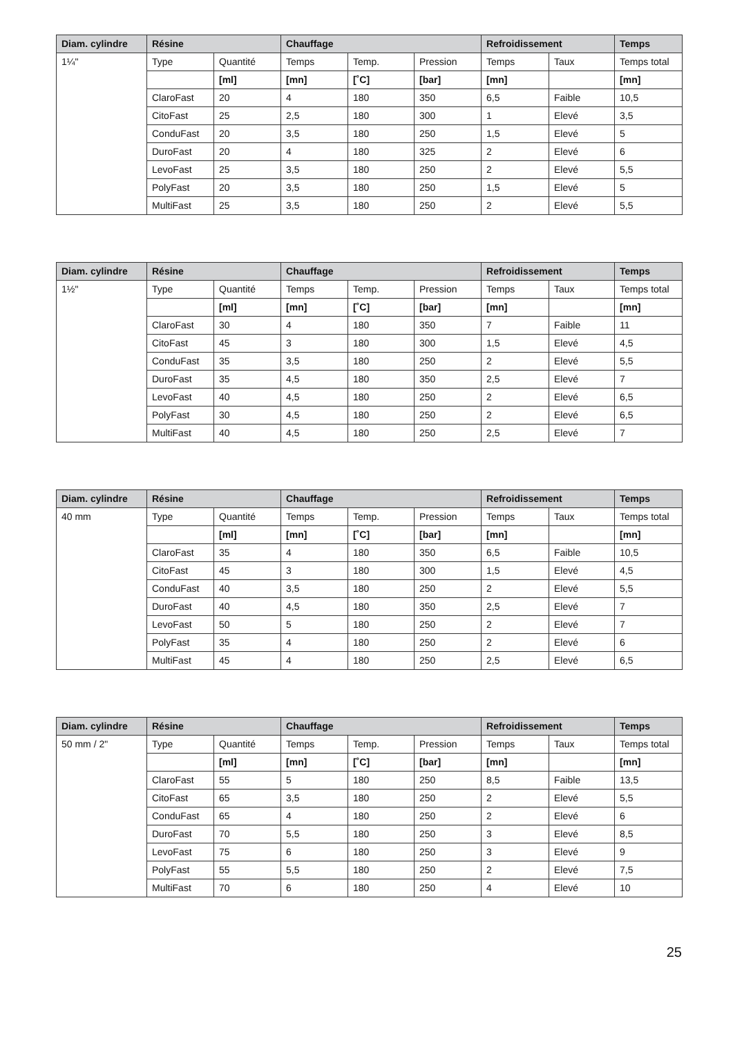| Diam. cylindre | Résine | | Chauffage | | | Refroidissement | | Temps |
| --- | --- | --- | --- | --- | --- | --- | --- | --- |
| 1¼" | Type | Quantité | Temps | Temp. | Pression | Temps | Taux | Temps total |
| | | [ml] | [mn] | [˚C] | [bar] | [mn] | | [mn] |
| | ClaroFast | 20 | 4 | 180 | 350 | 6,5 | Faible | 10,5 |
| | CitoFast | 25 | 2,5 | 180 | 300 | 1 | Elevé | 3,5 |
| | ConduFast | 20 | 3,5 | 180 | 250 | 1,5 | Elevé | 5 |
| | DuroFast | 20 | 4 | 180 | 325 | 2 | Elevé | 6 |
| | LevoFast | 25 | 3,5 | 180 | 250 | 2 | Elevé | 5,5 |
| | PolyFast | 20 | 3,5 | 180 | 250 | 1,5 | Elevé | 5 |
| | MultiFast | 25 | 3,5 | 180 | 250 | 2 | Elevé | 5,5 |
| Diam. cylindre | Résine | | Chauffage | | | Refroidissement | | Temps |
| --- | --- | --- | --- | --- | --- | --- | --- | --- |
| 1½" | Type | Quantité | Temps | Temp. | Pression | Temps | Taux | Temps total |
| | | [ml] | [mn] | [˚C] | [bar] | [mn] | | [mn] |
| | ClaroFast | 30 | 4 | 180 | 350 | 7 | Faible | 11 |
| | CitoFast | 45 | 3 | 180 | 300 | 1,5 | Elevé | 4,5 |
| | ConduFast | 35 | 3,5 | 180 | 250 | 2 | Elevé | 5,5 |
| | DuroFast | 35 | 4,5 | 180 | 350 | 2,5 | Elevé | 7 |
| | LevoFast | 40 | 4,5 | 180 | 250 | 2 | Elevé | 6,5 |
| | PolyFast | 30 | 4,5 | 180 | 250 | 2 | Elevé | 6,5 |
| | MultiFast | 40 | 4,5 | 180 | 250 | 2,5 | Elevé | 7 |
| Diam. cylindre | Résine | | Chauffage | | | Refroidissement | | Temps |
| --- | --- | --- | --- | --- | --- | --- | --- | --- |
| 40 mm | Type | Quantité | Temps | Temp. | Pression | Temps | Taux | Temps total |
| | | [ml] | [mn] | [˚C] | [bar] | [mn] | | [mn] |
| | ClaroFast | 35 | 4 | 180 | 350 | 6,5 | Faible | 10,5 |
| | CitoFast | 45 | 3 | 180 | 300 | 1,5 | Elevé | 4,5 |
| | ConduFast | 40 | 3,5 | 180 | 250 | 2 | Elevé | 5,5 |
| | DuroFast | 40 | 4,5 | 180 | 350 | 2,5 | Elevé | 7 |
| | LevoFast | 50 | 5 | 180 | 250 | 2 | Elevé | 7 |
| | PolyFast | 35 | 4 | 180 | 250 | 2 | Elevé | 6 |
| | MultiFast | 45 | 4 | 180 | 250 | 2,5 | Elevé | 6,5 |
| Diam. cylindre | Résine | | Chauffage | | | Refroidissement | | Temps |
| --- | --- | --- | --- | --- | --- | --- | --- | --- |
| 50 mm / 2" | Type | Quantité | Temps | Temp. | Pression | Temps | Taux | Temps total |
| | | [ml] | [mn] | [˚C] | [bar] | [mn] | | [mn] |
| | ClaroFast | 55 | 5 | 180 | 250 | 8,5 | Faible | 13,5 |
| | CitoFast | 65 | 3,5 | 180 | 250 | 2 | Elevé | 5,5 |
| | ConduFast | 65 | 4 | 180 | 250 | 2 | Elevé | 6 |
| | DuroFast | 70 | 5,5 | 180 | 250 | 3 | Elevé | 8,5 |
| | LevoFast | 75 | 6 | 180 | 250 | 3 | Elevé | 9 |
| | PolyFast | 55 | 5,5 | 180 | 250 | 2 | Elevé | 7,5 |
| | MultiFast | 70 | 6 | 180 | 250 | 4 | Elevé | 10 |
25